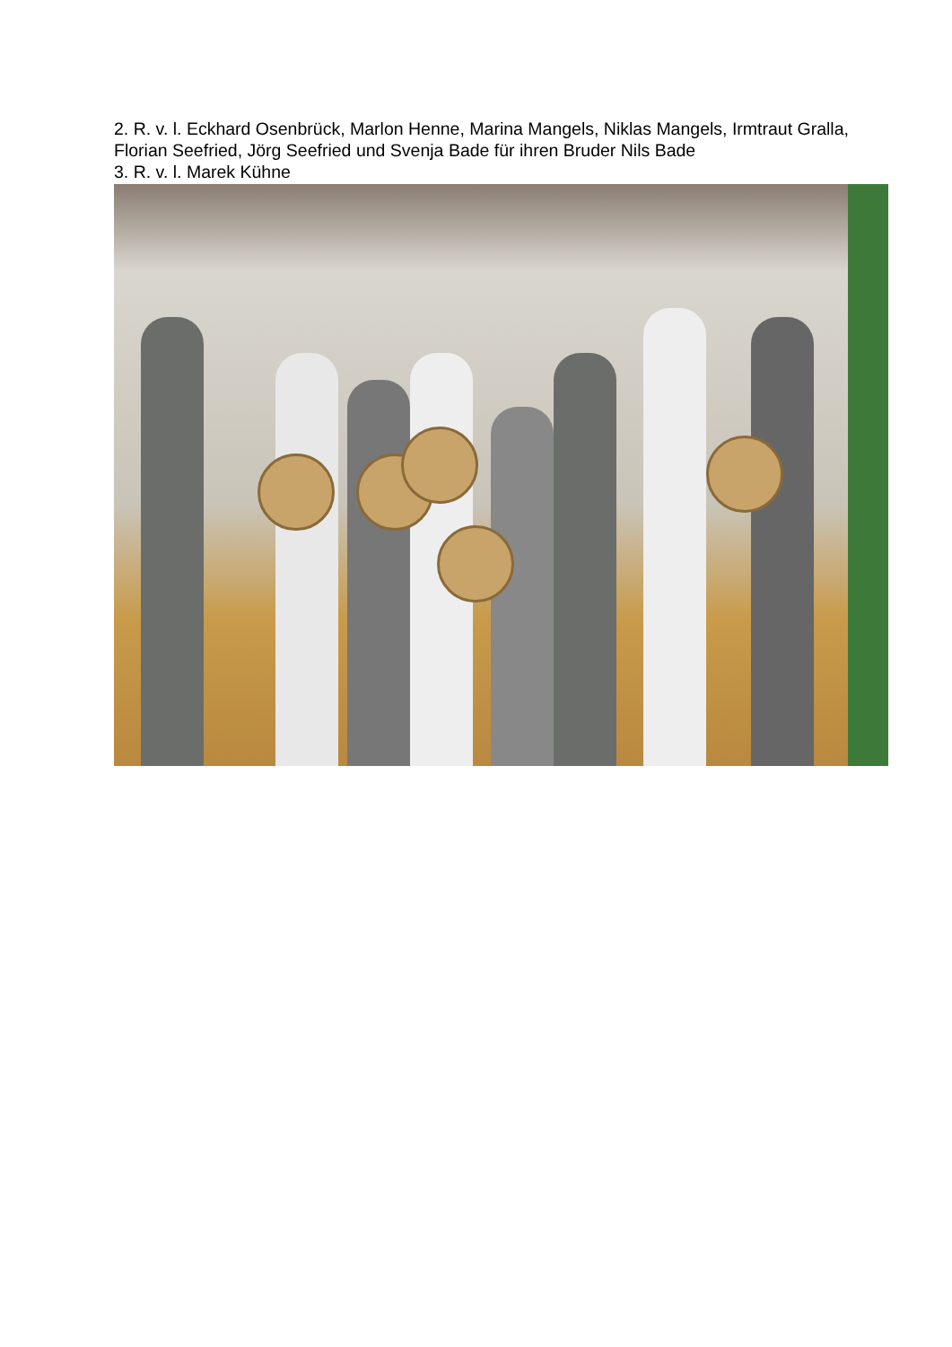2. R. v. l. Eckhard Osenbrück, Marlon Henne, Marina Mangels, Niklas Mangels, Irmtraut Gralla, Florian Seefried, Jörg Seefried und Svenja Bade für ihren Bruder Nils Bade
3. R. v. l. Marek Kühne